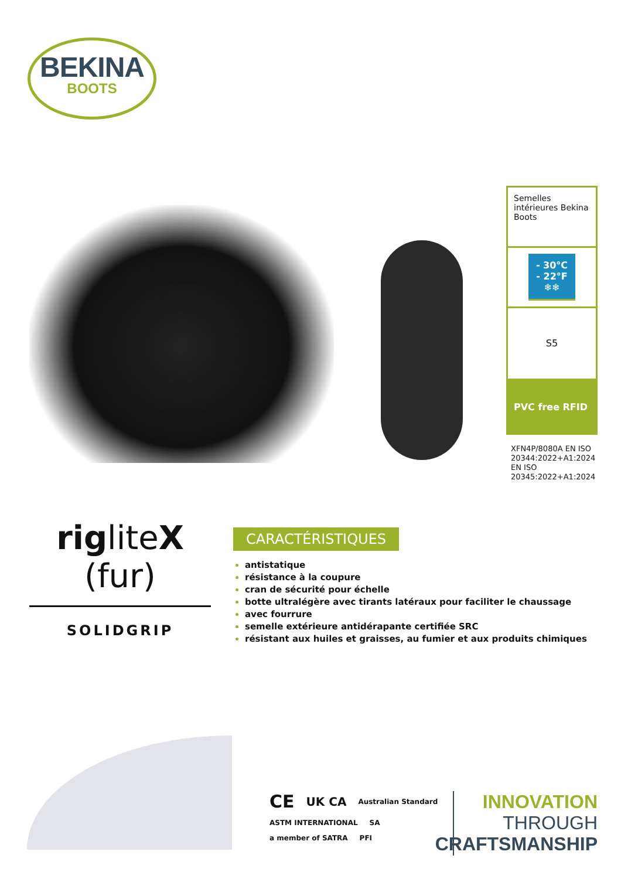BEKINA
BOOTS
Semelles intérieures Bekina Boots
- 30°C
- 22°F
❄❄
S5
PVC free RFID
XFN4P/8080A EN ISO 20344:2022+A1:2024
EN ISO 20345:2022+A1:2024
rigliteX (fur)
SOLIDGRIP
CARACTÉRISTIQUES
antistatique
résistance à la coupure
cran de sécurité pour échelle
botte ultralégère avec tirants latéraux pour faciliter le chaussage
avec fourrure
semelle extérieure antidérapante certifiée SRC
résistant aux huiles et graisses, au fumier et aux produits chimiques
CE UK CA Australian Standard ASTM INTERNATIONAL SA a member of SATRA PFI
INNOVATION
THROUGH
CRAFTSMANSHIP